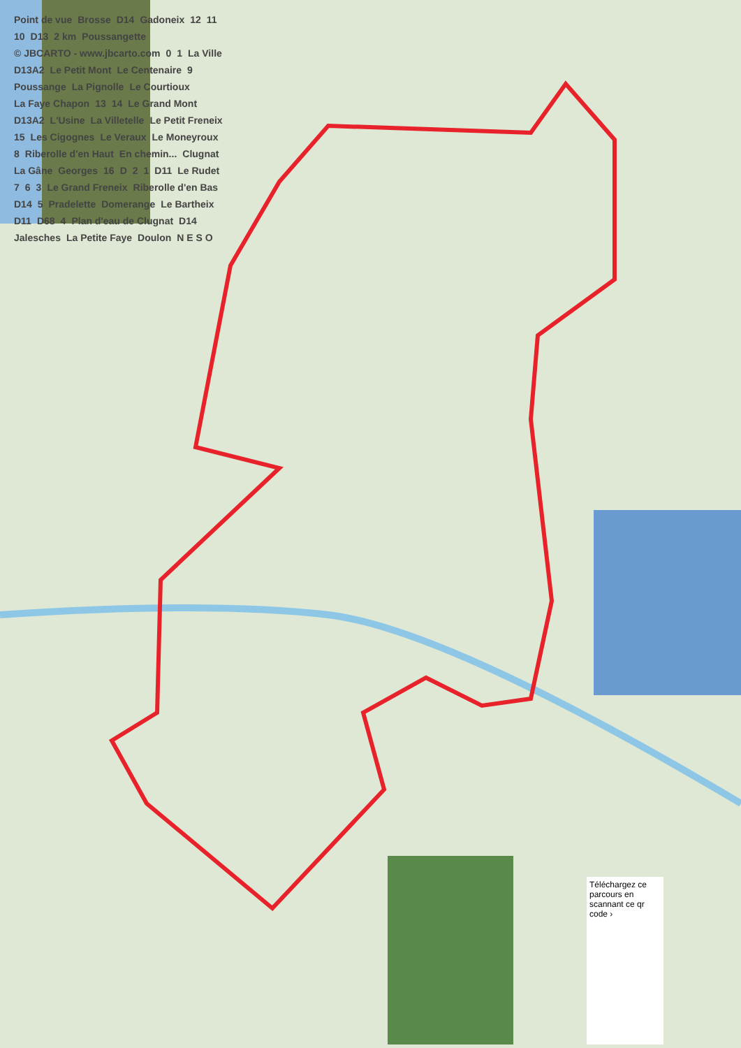Point de vue Brosse D14 Gadoneix 12 11 10 D13 2 km Poussangette © JBCARTO - www.jbcarto.com 0 1 La Ville D13A2 Le Petit Mont Le Centenaire 9 Poussange La Pignolle Le Courtioux La Faye Chapon 13 14 Le Grand Mont D13A2 L'Usine La Villetelle Le Petit Freneix 15 Les Cigognes Le Veraux Le Moneyroux 8 Riberolle d'en Haut En chemin... Clugnat La Gâne Georges 16 D 2 1 D11 Le Rudet 7 6 3 Le Grand Freneix Riberolle d'en Bas D14 5 Pradelette Domerange Le Bartheix D11 D68 4 Plan d'eau de Clugnat D14 Jalesches La Petite Faye Doulon N E S O
Téléchargez ce parcours en scannant ce qr code ›